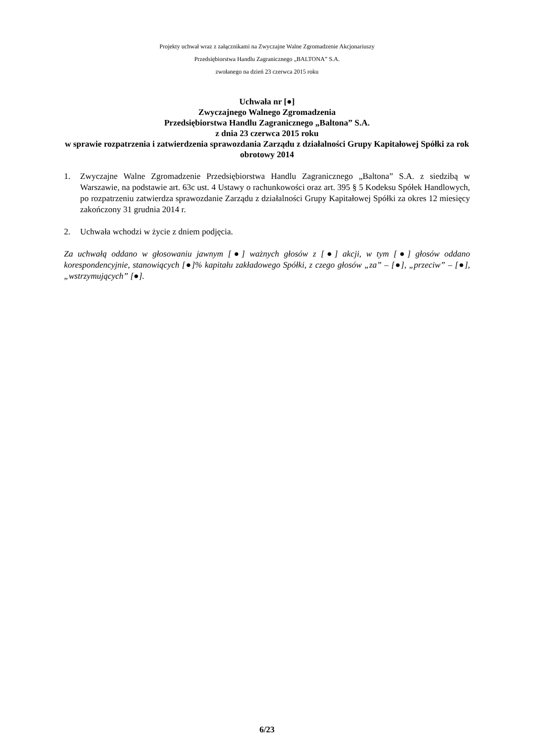Projekty uchwał wraz z załącznikami na Zwyczajne Walne Zgromadzenie Akcjonariuszy
Przedsiębiorstwa Handlu Zagranicznego „BALTONA” S.A.
zwołanego na dzień 23 czerwca 2015 roku
Uchwała nr [●]
Zwyczajnego Walnego Zgromadzenia
Przedsiębiorstwa Handlu Zagranicznego „Baltona” S.A.
z dnia 23 czerwca 2015 roku
w sprawie rozpatrzenia i zatwierdzenia sprawozdania Zarządu z działalności Grupy Kapitałowej Spółki za rok obrotowy 2014
1. Zwyczajne Walne Zgromadzenie Przedsiębiorstwa Handlu Zagranicznego „Baltona” S.A. z siedzibą w Warszawie, na podstawie art. 63c ust. 4 Ustawy o rachunkowości oraz art. 395 § 5 Kodeksu Spółek Handlowych, po rozpatrzeniu zatwierdza sprawozdanie Zarządu z działalności Grupy Kapitałowej Spółki za okres 12 miesięcy zakończony 31 grudnia 2014 r.
2. Uchwała wchodzi w życie z dniem podjęcia.
Za uchwałą oddano w głosowaniu jawnym [●] ważnych głosów z [●] akcji, w tym [●] głosów oddano korespondencyjnie, stanowiących [●]% kapitału zakładowego Spółki, z czego głosów „za” – [●], „przeciw” – [●], „wstrzymujących” [●].
6/23